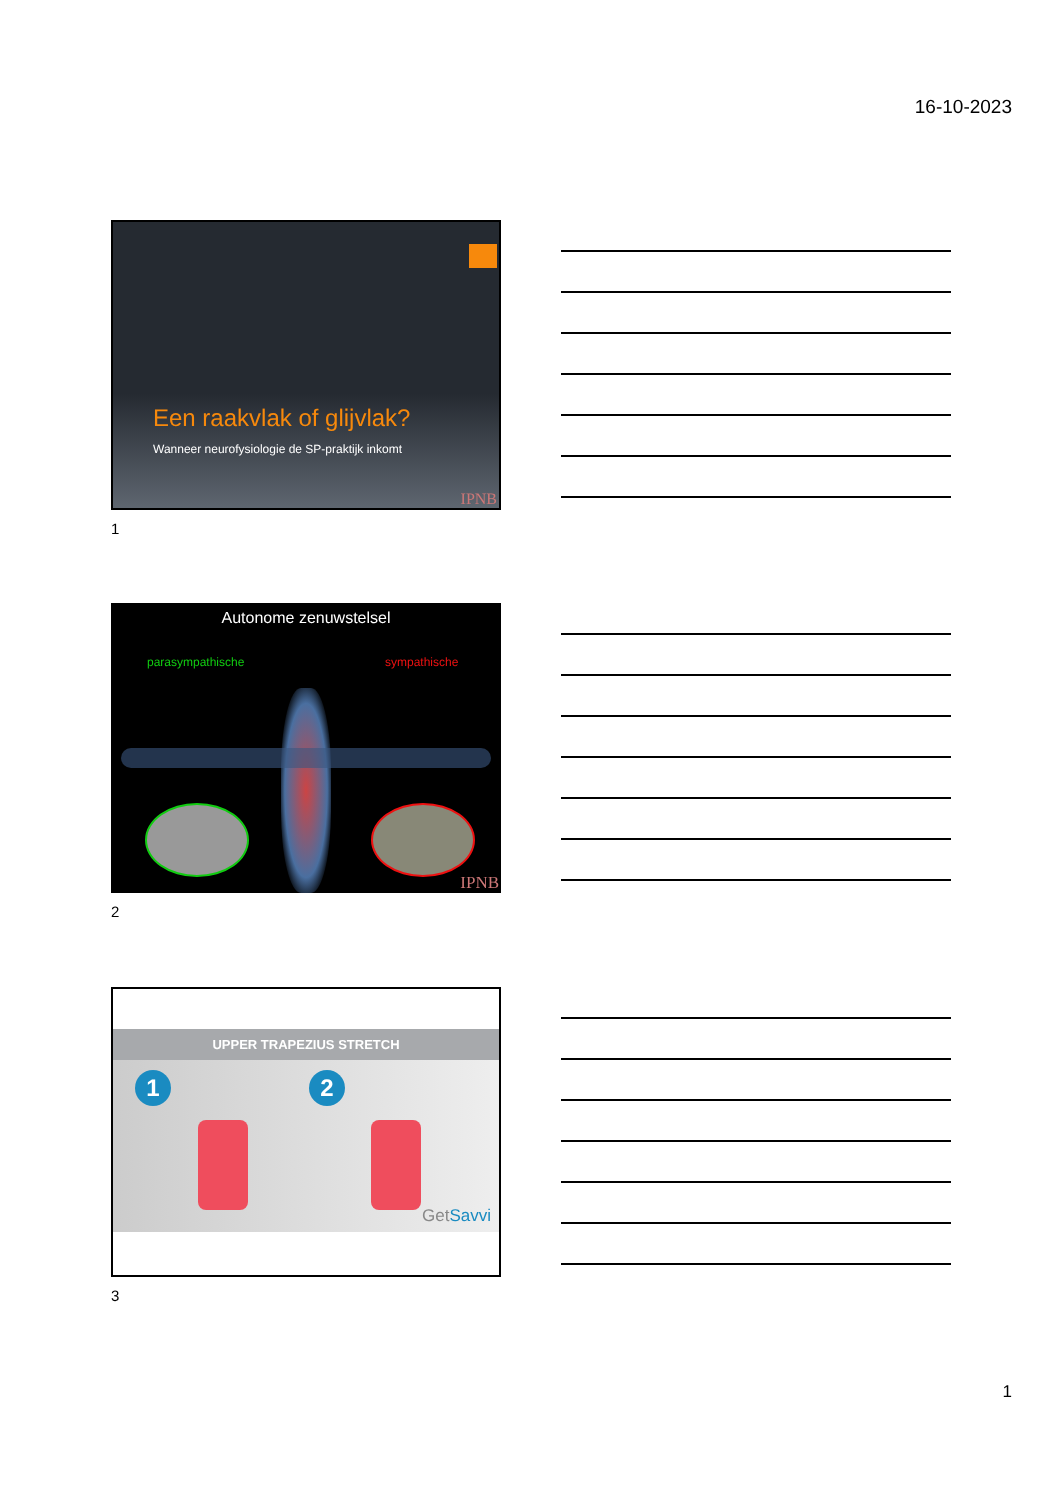16-10-2023
Een raakvlak of glijvlak?
Wanneer neurofysiologie de SP-praktijk inkomt
IPNB
1
Autonome zenuwstelsel
parasympathische sympathische
IPNB
2
UPPER TRAPEZIUS STRETCH
1 2
GetSavvi
3
1